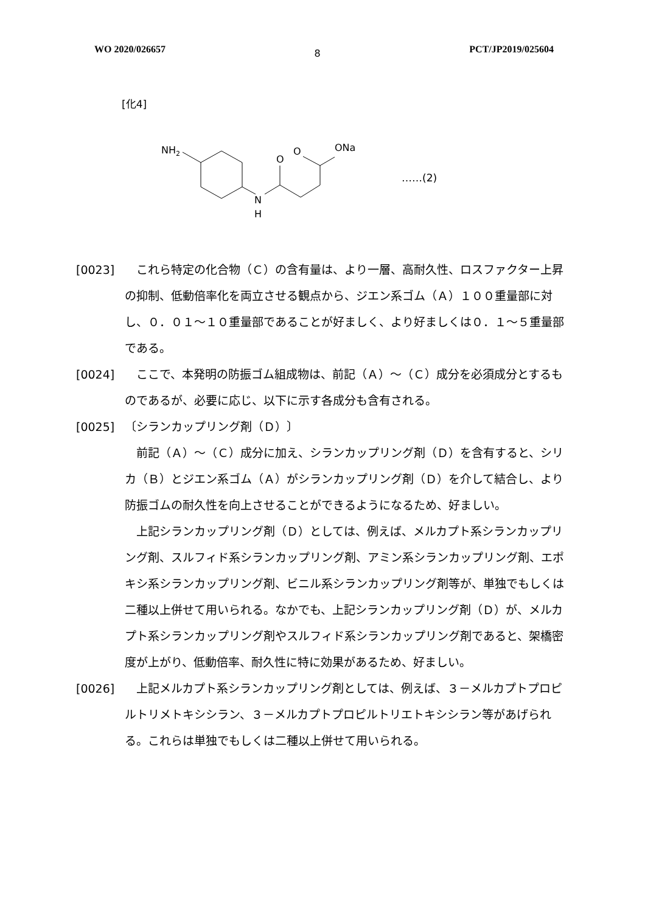WO 2020/026657 8 PCT/JP2019/025604
[化4]
NH2
N
H
O
O
ONa
……(2)
[0023]　これら特定の化合物（Ｃ）の含有量は、より一層、高耐久性、ロスファクター上昇の抑制、低動倍率化を両立させる観点から、ジエン系ゴム（Ａ）１００重量部に対し、０．０１～１０重量部であることが好ましく、より好ましくは０．１～５重量部である。
[0024]　ここで、本発明の防振ゴム組成物は、前記（Ａ）～（Ｃ）成分を必須成分とするものであるが、必要に応じ、以下に示す各成分も含有される。
[0025] 〔シランカップリング剤（Ｄ）〕
　前記（Ａ）～（Ｃ）成分に加え、シランカップリング剤（Ｄ）を含有すると、シリカ（Ｂ）とジエン系ゴム（Ａ）がシランカップリング剤（Ｄ）を介して結合し、より防振ゴムの耐久性を向上させることができるようになるため、好ましい。
　上記シランカップリング剤（Ｄ）としては、例えば、メルカプト系シランカップリング剤、スルフィド系シランカップリング剤、アミン系シランカップリング剤、エポキシ系シランカップリング剤、ビニル系シランカップリング剤等が、単独でもしくは二種以上併せて用いられる。なかでも、上記シランカップリング剤（Ｄ）が、メルカプト系シランカップリング剤やスルフィド系シランカップリング剤であると、架橋密度が上がり、低動倍率、耐久性に特に効果があるため、好ましい。
[0026]　上記メルカプト系シランカップリング剤としては、例えば、３－メルカプトプロピルトリメトキシシラン、３－メルカプトプロピルトリエトキシシラン等があげられる。これらは単独でもしくは二種以上併せて用いられる。